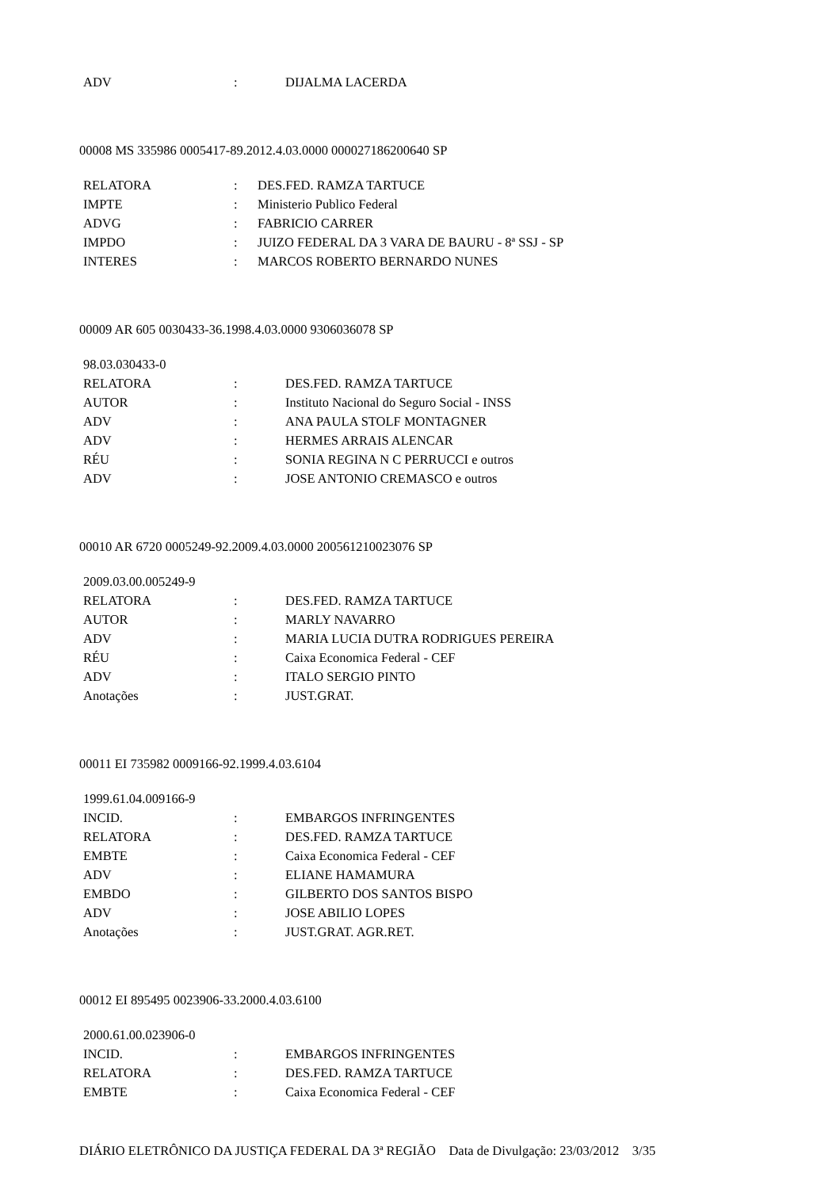| ADV | : | DIJALMA LACERDA |
00008 MS 335986 0005417-89.2012.4.03.0000 000027186200640 SP
| RELATORA | : | DES.FED. RAMZA TARTUCE |
| IMPTE | : | Ministerio Publico Federal |
| ADVG | : | FABRICIO CARRER |
| IMPDO | : | JUIZO FEDERAL DA 3 VARA DE BAURU - 8ª SSJ - SP |
| INTERES | : | MARCOS ROBERTO BERNARDO NUNES |
00009 AR 605 0030433-36.1998.4.03.0000 9306036078 SP
| 98.03.030433-0 | | |
| RELATORA | : | DES.FED. RAMZA TARTUCE |
| AUTOR | : | Instituto Nacional do Seguro Social - INSS |
| ADV | : | ANA PAULA STOLF MONTAGNER |
| ADV | : | HERMES ARRAIS ALENCAR |
| RÉU | : | SONIA REGINA N C PERRUCCI e outros |
| ADV | : | JOSE ANTONIO CREMASCO e outros |
00010 AR 6720 0005249-92.2009.4.03.0000 200561210023076 SP
| 2009.03.00.005249-9 | | |
| RELATORA | : | DES.FED. RAMZA TARTUCE |
| AUTOR | : | MARLY NAVARRO |
| ADV | : | MARIA LUCIA DUTRA RODRIGUES PEREIRA |
| RÉU | : | Caixa Economica Federal - CEF |
| ADV | : | ITALO SERGIO PINTO |
| Anotações | : | JUST.GRAT. |
00011 EI 735982 0009166-92.1999.4.03.6104
| 1999.61.04.009166-9 | | |
| INCID. | : | EMBARGOS INFRINGENTES |
| RELATORA | : | DES.FED. RAMZA TARTUCE |
| EMBTE | : | Caixa Economica Federal - CEF |
| ADV | : | ELIANE HAMAMURA |
| EMBDO | : | GILBERTO DOS SANTOS BISPO |
| ADV | : | JOSE ABILIO LOPES |
| Anotações | : | JUST.GRAT. AGR.RET. |
00012 EI 895495 0023906-33.2000.4.03.6100
| 2000.61.00.023906-0 | | |
| INCID. | : | EMBARGOS INFRINGENTES |
| RELATORA | : | DES.FED. RAMZA TARTUCE |
| EMBTE | : | Caixa Economica Federal - CEF |
DIÁRIO ELETRÔNICO DA JUSTIÇA FEDERAL DA 3ª REGIÃO Data de Divulgação: 23/03/2012 3/35